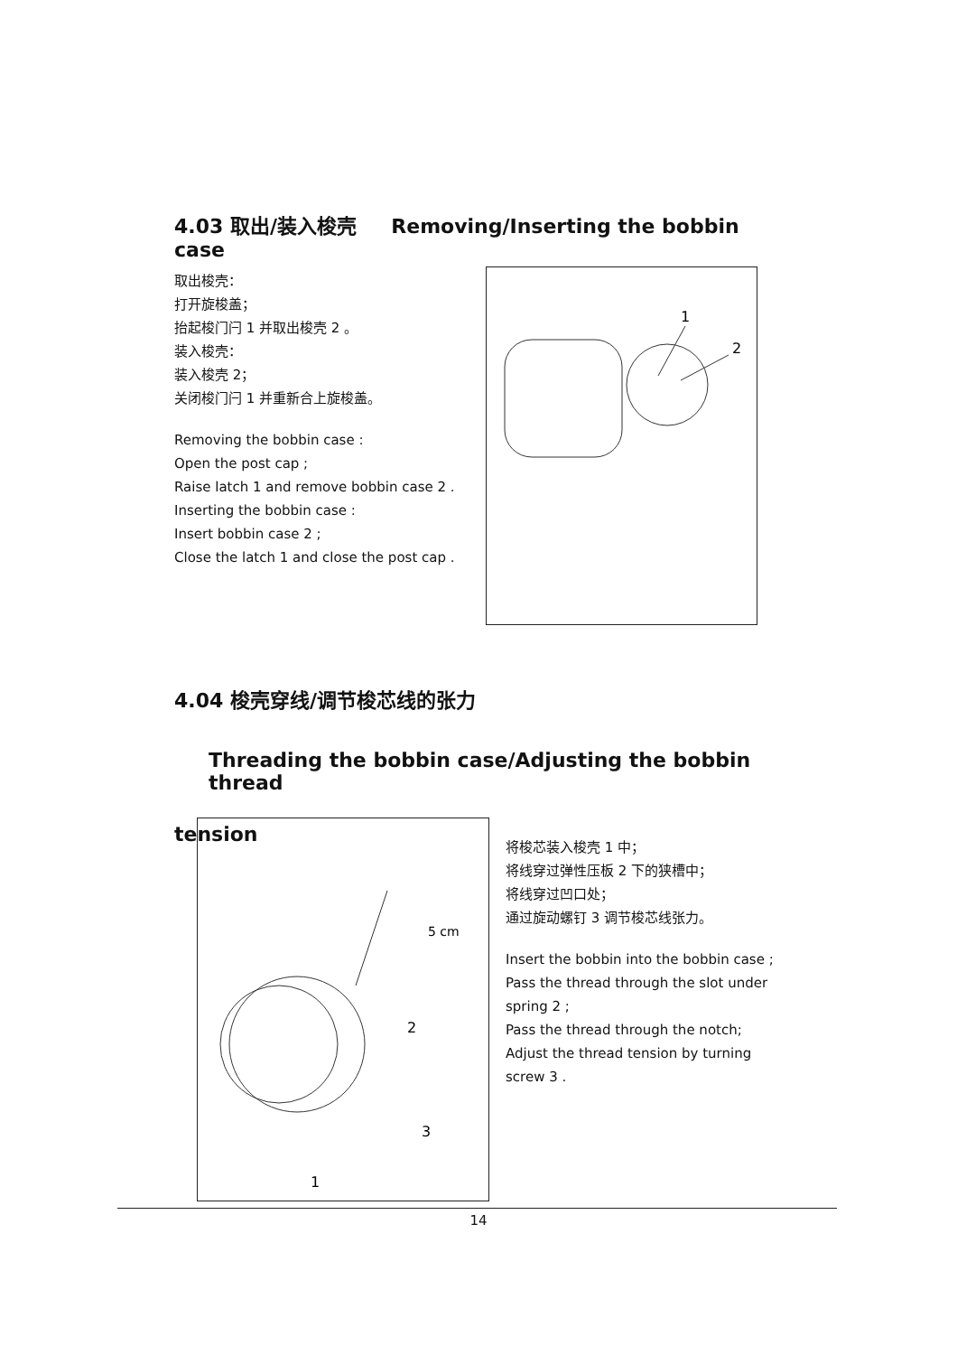4.03 取出/装入梭壳 Removing/Inserting the bobbin case
取出梭壳：
打开旋梭盖；
抬起梭门闩 1 并取出梭壳 2 。
装入梭壳：
装入梭壳 2；
关闭梭门闩 1 并重新合上旋梭盖。
Removing the bobbin case :
Open the post cap ;
Raise latch 1 and remove bobbin case 2 .
Inserting the bobbin case :
Insert bobbin case 2 ;
Close the latch 1 and close the post cap .
1
2
4.04 梭壳穿线/调节梭芯线的张力
Threading the bobbin case/Adjusting the bobbin thread
tension
5 cm
2
3
1
将梭芯装入梭壳 1 中；
将线穿过弹性压板 2 下的狭槽中；
将线穿过凹口处；
通过旋动螺钉 3 调节梭芯线张力。
Insert the bobbin into the bobbin case ;
Pass the thread through the slot under spring 2 ;
Pass the thread through the notch;
Adjust the thread tension by turning screw 3 .
14